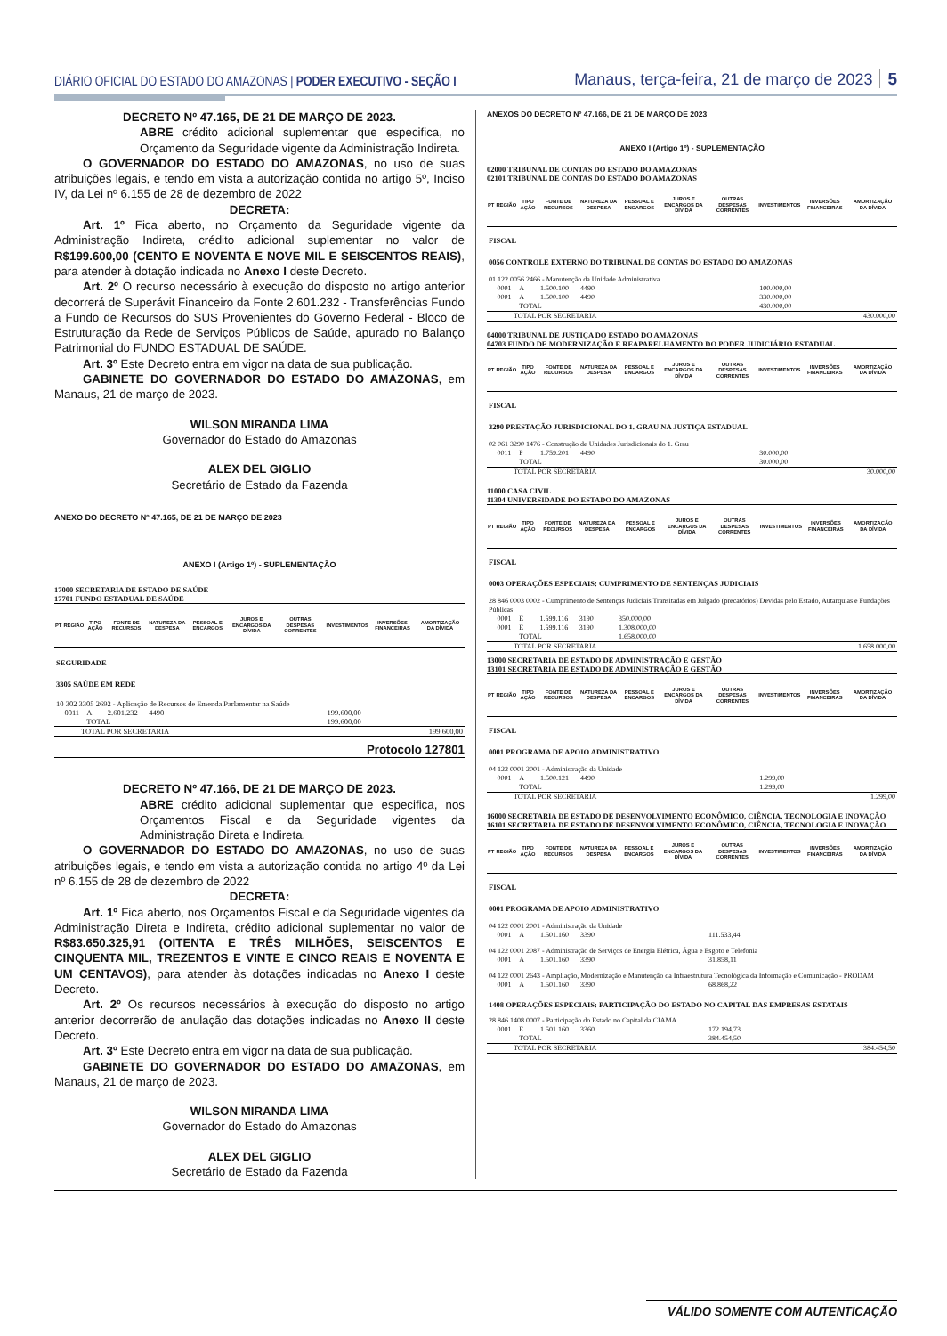DIÁRIO OFICIAL DO ESTADO DO AMAZONAS | PODER EXECUTIVO - SEÇÃO I Manaus, terça-feira, 21 de março de 2023 5
DECRETO Nº 47.165, DE 21 DE MARÇO DE 2023.
ABRE crédito adicional suplementar que especifica, no Orçamento da Seguridade vigente da Administração Indireta.
O GOVERNADOR DO ESTADO DO AMAZONAS, no uso de suas atribuições legais, e tendo em vista a autorização contida no artigo 5º, Inciso IV, da Lei nº 6.155 de 28 de dezembro de 2022
DECRETA:
Art. 1º Fica aberto, no Orçamento da Seguridade vigente da Administração Indireta, crédito adicional suplementar no valor de R$199.600,00 (CENTO E NOVENTA E NOVE MIL E SEISCENTOS REAIS), para atender à dotação indicada no Anexo I deste Decreto.
Art. 2º O recurso necessário à execução do disposto no artigo anterior decorrerá de Superávit Financeiro da Fonte 2.601.232 - Transferências Fundo a Fundo de Recursos do SUS Provenientes do Governo Federal - Bloco de Estruturação da Rede de Serviços Públicos de Saúde, apurado no Balanço Patrimonial do FUNDO ESTADUAL DE SAÚDE.
Art. 3º Este Decreto entra em vigor na data de sua publicação.
GABINETE DO GOVERNADOR DO ESTADO DO AMAZONAS, em Manaus, 21 de março de 2023.
WILSON MIRANDA LIMA
Governador do Estado do Amazonas
ALEX DEL GIGLIO
Secretário de Estado da Fazenda
ANEXO DO DECRETO Nº 47.165, DE 21 DE MARÇO DE 2023
ANEXO I (Artigo 1º) - SUPLEMENTAÇÃO
17000 SECRETARIA DE ESTADO DE SAÚDE
17701 FUNDO ESTADUAL DE SAÚDE
| PT | REGIÃO | TIPO AÇÃO | FONTE DE RECURSOS | NATUREZA DA DESPESA | PESSOAL E ENCARGOS | JUROS E ENCARGOS DA DÍVIDA | OUTRAS DESPESAS CORRENTES | INVESTIMENTOS | INVERSÕES FINANCEIRAS | AMORTIZAÇÃO DA DÍVIDA |
| --- | --- | --- | --- | --- | --- | --- | --- | --- | --- | --- |
| SEGURIDADE | | | | | | | | | | |
| 3305 SAÚDE EM REDE | | | | | | | | | | |
| 10 302 3305 2692 - Aplicação de Recursos de Emenda Parlamentar na Saúde | | | | | | | | | | |
| | 0011 | A | 2.601.232 | 4490 | | | | 199.600,00 | | |
| | | TOTAL | | | | | | 199.600,00 | | |
| TOTAL POR SECRETARIA | | | | | 199.600,00 | | | | | |
Protocolo 127801
DECRETO Nº 47.166, DE 21 DE MARÇO DE 2023.
ABRE crédito adicional suplementar que especifica, nos Orçamentos Fiscal e da Seguridade vigentes da Administração Direta e Indireta.
O GOVERNADOR DO ESTADO DO AMAZONAS, no uso de suas atribuições legais, e tendo em vista a autorização contida no artigo 4º da Lei nº 6.155 de 28 de dezembro de 2022
DECRETA:
Art. 1º Fica aberto, nos Orçamentos Fiscal e da Seguridade vigentes da Administração Direta e Indireta, crédito adicional suplementar no valor de R$83.650.325,91 (OITENTA E TRÊS MILHÕES, SEISCENTOS E CINQUENTA MIL, TREZENTOS E VINTE E CINCO REAIS E NOVENTA E UM CENTAVOS), para atender às dotações indicadas no Anexo I deste Decreto.
Art. 2º Os recursos necessários à execução do disposto no artigo anterior decorrerão de anulação das dotações indicadas no Anexo II deste Decreto.
Art. 3º Este Decreto entra em vigor na data de sua publicação.
GABINETE DO GOVERNADOR DO ESTADO DO AMAZONAS, em Manaus, 21 de março de 2023.
WILSON MIRANDA LIMA
Governador do Estado do Amazonas
ALEX DEL GIGLIO
Secretário de Estado da Fazenda
ANEXOS DO DECRETO Nº 47.166, DE 21 DE MARÇO DE 2023
ANEXO I (Artigo 1º) - SUPLEMENTAÇÃO
02000 TRIBUNAL DE CONTAS DO ESTADO DO AMAZONAS
02101 TRIBUNAL DE CONTAS DO ESTADO DO AMAZONAS
| PT | REGIÃO | TIPO AÇÃO | FONTE DE RECURSOS | NATUREZA DA DESPESA | PESSOAL E ENCARGOS | JUROS E ENCARGOS DA DÍVIDA | OUTRAS DESPESAS CORRENTES | INVESTIMENTOS | INVERSÕES FINANCEIRAS | AMORTIZAÇÃO DA DÍVIDA |
| --- | --- | --- | --- | --- | --- | --- | --- | --- | --- | --- |
| FISCAL | | | | | | | | | | |
| 0056 CONTROLE EXTERNO DO TRIBUNAL DE CONTAS DO ESTADO DO AMAZONAS | | | | | | | | | | |
| 01 122 0056 2466 - Manutenção da Unidade Administrativa | | | | | | | | | | |
| | 0001 | A | 1.500.100 | 4490 | | | | 100.000,00 | | |
| | 0001 | A | 1.500.100 | 4490 | | | | 330.000,00 | | |
| | | TOTAL | | | | | | 430.000,00 | | |
| TOTAL POR SECRETARIA | | | | | 430.000,00 | | | | | |
04000 TRIBUNAL DE JUSTIÇA DO ESTADO DO AMAZONAS
04703 FUNDO DE MODERNIZAÇÃO E REAPARELHAMENTO DO PODER JUDICIÁRIO ESTADUAL
| PT | REGIÃO | TIPO AÇÃO | FONTE DE RECURSOS | NATUREZA DA DESPESA | PESSOAL E ENCARGOS | JUROS E ENCARGOS DA DÍVIDA | OUTRAS DESPESAS CORRENTES | INVESTIMENTOS | INVERSÕES FINANCEIRAS | AMORTIZAÇÃO DA DÍVIDA |
| --- | --- | --- | --- | --- | --- | --- | --- | --- | --- | --- |
| FISCAL | | | | | | | | | | |
| 3290 PRESTAÇÃO JURISDICIONAL DO 1. GRAU NA JUSTIÇA ESTADUAL | | | | | | | | | | |
| 02 061 3290 1476 - Construção de Unidades Jurisdicionais do 1. Grau | | | | | | | | | | |
| | 0011 | P | 1.759.201 | 4490 | | | | 30.000,00 | | |
| | | TOTAL | | | | | | 30.000,00 | | |
| TOTAL POR SECRETARIA | | | | | 30.000,00 | | | | | |
11000 CASA CIVIL
11304 UNIVERSIDADE DO ESTADO DO AMAZONAS
| PT | REGIÃO | TIPO AÇÃO | FONTE DE RECURSOS | NATUREZA DA DESPESA | PESSOAL E ENCARGOS | JUROS E ENCARGOS DA DÍVIDA | OUTRAS DESPESAS CORRENTES | INVESTIMENTOS | INVERSÕES FINANCEIRAS | AMORTIZAÇÃO DA DÍVIDA |
| --- | --- | --- | --- | --- | --- | --- | --- | --- | --- | --- |
| FISCAL | | | | | | | | | | |
| 0003 OPERAÇÕES ESPECIAIS: CUMPRIMENTO DE SENTENÇAS JUDICIAIS | | | | | | | | | | |
| 28 846 0003 0002 - Cumprimento de Sentenças Judiciais Transitadas em Julgado (precatórios) Devidas pelo Estado, Autarquias e Fundações Públicas | | | | | | | | | | |
| | 0001 | E | 1.599.116 | 3190 | 350.000,00 | | | | | |
| | 0001 | E | 1.599.116 | 3190 | 1.308.000,00 | | | | | |
| | | TOTAL | | | 1.658.000,00 | | | | | |
| TOTAL POR SECRETARIA | | | | | 1.658.000,00 | | | | | |
13000 SECRETARIA DE ESTADO DE ADMINISTRAÇÃO E GESTÃO
13101 SECRETARIA DE ESTADO DE ADMINISTRAÇÃO E GESTÃO
| PT | REGIÃO | TIPO AÇÃO | FONTE DE RECURSOS | NATUREZA DA DESPESA | PESSOAL E ENCARGOS | JUROS E ENCARGOS DA DÍVIDA | OUTRAS DESPESAS CORRENTES | INVESTIMENTOS | INVERSÕES FINANCEIRAS | AMORTIZAÇÃO DA DÍVIDA |
| --- | --- | --- | --- | --- | --- | --- | --- | --- | --- | --- |
| FISCAL | | | | | | | | | | |
| 0001 PROGRAMA DE APOIO ADMINISTRATIVO | | | | | | | | | | |
| 04 122 0001 2001 - Administração da Unidade | | | | | | | | | | |
| | 0001 | A | 1.500.121 | 4490 | | | | 1.299,00 | | |
| | | TOTAL | | | | | | 1.299,00 | | |
| TOTAL POR SECRETARIA | | | | | 1.299,00 | | | | | |
16000 SECRETARIA DE ESTADO DE DESENVOLVIMENTO ECONÔMICO, CIÊNCIA, TECNOLOGIA E INOVAÇÃO
16101 SECRETARIA DE ESTADO DE DESENVOLVIMENTO ECONÔMICO, CIÊNCIA, TECNOLOGIA E INOVAÇÃO
| PT | REGIÃO | TIPO AÇÃO | FONTE DE RECURSOS | NATUREZA DA DESPESA | PESSOAL E ENCARGOS | JUROS E ENCARGOS DA DÍVIDA | OUTRAS DESPESAS CORRENTES | INVESTIMENTOS | INVERSÕES FINANCEIRAS | AMORTIZAÇÃO DA DÍVIDA |
| --- | --- | --- | --- | --- | --- | --- | --- | --- | --- | --- |
| FISCAL | | | | | | | | | | |
| 0001 PROGRAMA DE APOIO ADMINISTRATIVO | | | | | | | | | | |
| 04 122 0001 2001 - Administração da Unidade | | | | | | | | | | |
| | 0001 | A | 1.501.160 | 3390 | | | 111.533,44 | | | |
| 04 122 0001 2087 - Administração de Serviços de Energia Elétrica, Água e Esgoto e Telefonia | | | | | | | | | | |
| | 0001 | A | 1.501.160 | 3390 | | | 31.858,11 | | | |
| 04 122 0001 2643 - Ampliação, Modernização e Manutenção da Infraestrutura Tecnológica da Informação e Comunicação - PRODAM | | | | | | | | | | |
| | 0001 | A | 1.501.160 | 3390 | | | 68.868,22 | | | |
| 1408 OPERAÇÕES ESPECIAIS: PARTICIPAÇÃO DO ESTADO NO CAPITAL DAS EMPRESAS ESTATAIS | | | | | | | | | | |
| 28 846 1408 0007 - Participação do Estado no Capital da CIAMA | | | | | | | | | | |
| | 0001 | E | 1.501.160 | 3360 | | | 172.194,73 | | | |
| | | TOTAL | | | | | 384.454,50 | | | |
| TOTAL POR SECRETARIA | | | | | 384.454,50 | | | | | |
VÁLIDO SOMENTE COM AUTENTICAÇÃO